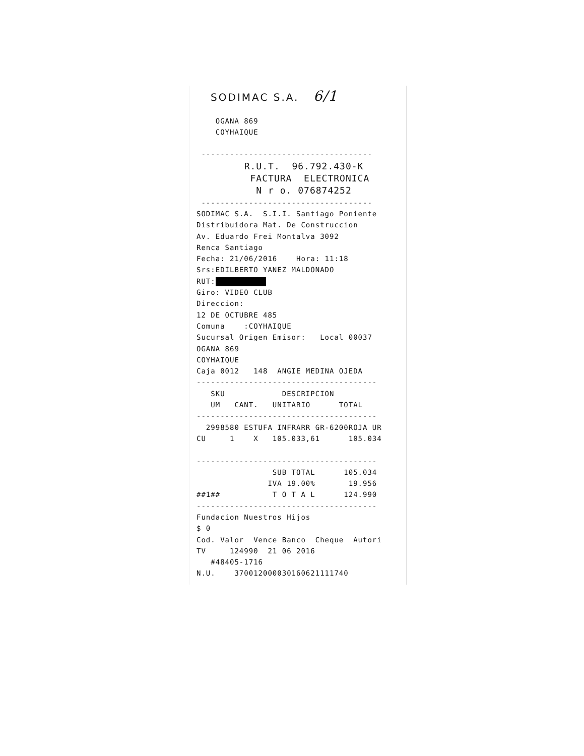SODIMAC S.A. 6/1 OGANA 869 COYHAIQUE ------------------------------------ R.U.T. 96.792.430-K FACTURA ELECTRONICA N r o. 076874252 ------------------------------------ SODIMAC S.A. S.I.I. Santiago Poniente Distribuidora Mat. De Construccion Av. Eduardo Frei Montalva 3092 Renca Santiago Fecha: 21/06/2016 Hora: 11:18 Srs:EDILBERTO YANEZ MALDONADO RUT: Giro: VIDEO CLUB Direccion: 12 DE OCTUBRE 485 Comuna :COYHAIQUE Sucursal Origen Emisor: Local 00037 OGANA 869 COYHAIQUE Caja 0012 148 ANGIE MEDINA OJEDA -------------------------------------- SKU DESCRIPCION UM CANT. UNITARIO TOTAL -------------------------------------- 2998580 ESTUFA INFRARR GR-6200ROJA UR CU 1 X 105.033,61 105.034 -------------------------------------- SUB TOTAL 105.034 IVA 19.00% 19.956 ##1## T O T A L 124.990 -------------------------------------- Fundacion Nuestros Hijos $ 0 Cod. Valor Vence Banco Cheque Autori TV 124990 21 06 2016 #48405-1716 N.U. 370012000030160621111740